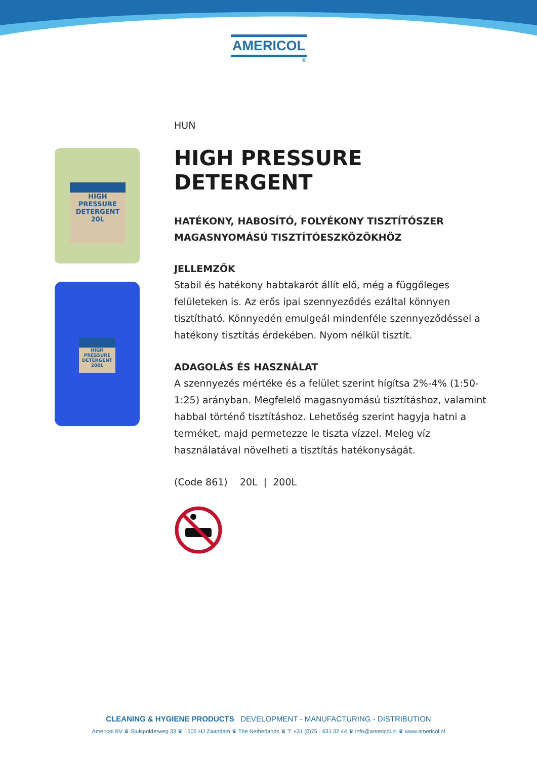AMERICOL
®
HIGH PRESSURE DETERGENT
20L
HIGH PRESSURE DETERGENT
200L
HUN
HIGH PRESSURE DETERGENT
HATÉKONY, HABOSÍTÓ, FOLYÉKONY TISZTÍTÓSZER MAGASNYOMÁSÚ TISZTÍTÓESZKÖZÖKHÖZ
JELLEMZŐK
Stabil és hatékony habtakarót állít elő, még a függőleges felületeken is. Az erős ipai szennyeződés ezáltal könnyen tisztítható. Könnyedén emulgeál mindenféle szennyeződéssel a hatékony tisztítás érdekében. Nyom nélkül tisztít.
ADAGOLÁS ÉS HASZNÁLAT
A szennyezés mértéke és a felület szerint hígítsa 2%-4% (1:50-1:25) arányban. Megfelelő magasnyomású tisztításhoz, valamint habbal történő tisztításhoz. Lehetőség szerint hagyja hatni a terméket, majd permetezze le tiszta vízzel. Meleg víz használatával növelheti a tisztítás hatékonyságát.
(Code 861) 20L | 200L
CLEANING & HYGIENE PRODUCTS DEVELOPMENT - MANUFACTURING - DISTRIBUTION
Americol BV ♛ Sluispolderweg 33 ♛ 1505 HJ Zaandam ♛ The Netherlands ♛ T: +31 (0)75 - 631 32 44 ♛ info@americol.nl ♛ www.americol.nl